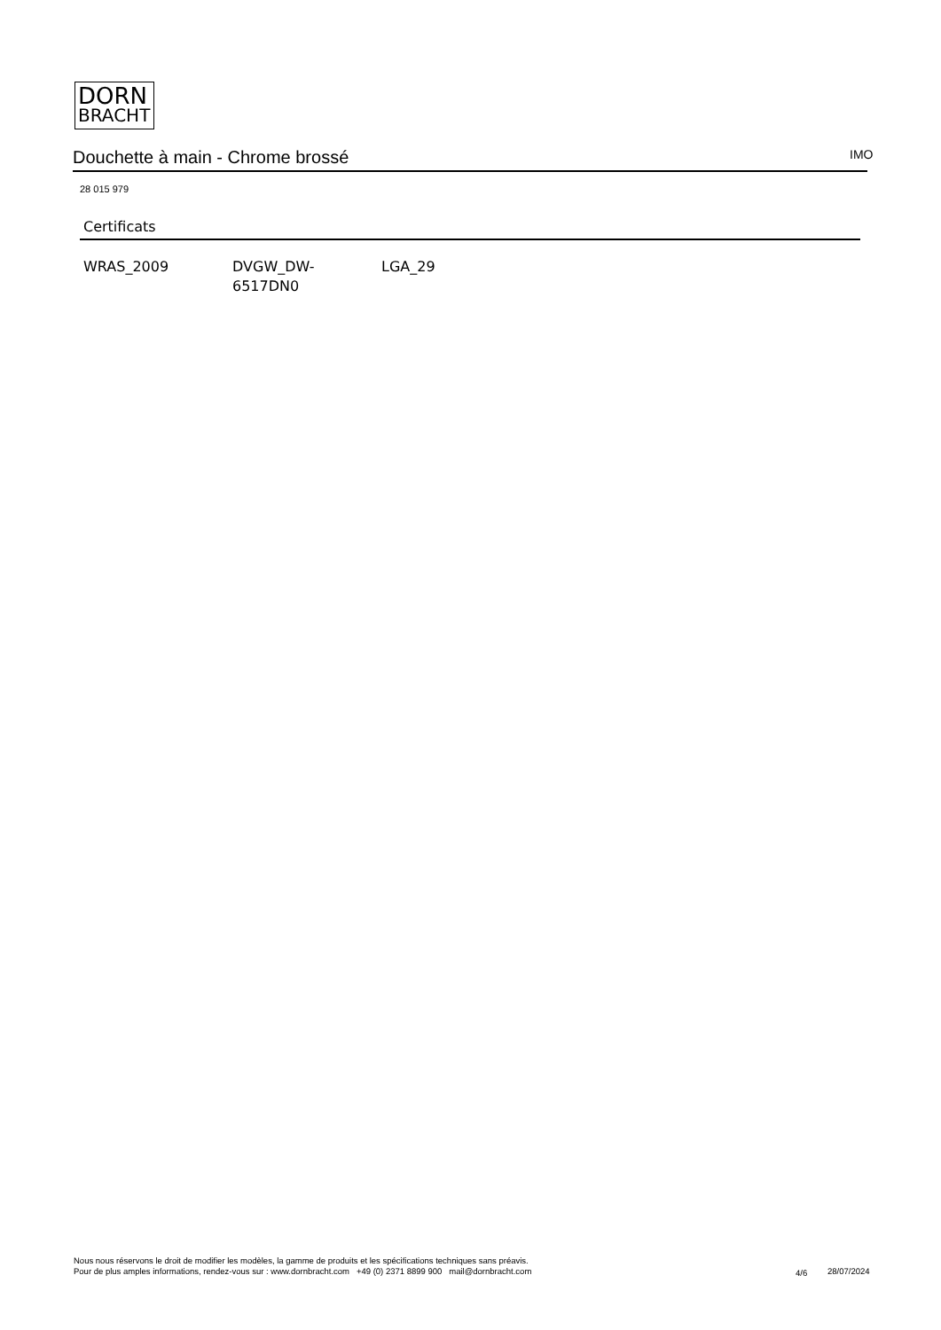DORN
BRACHT
Douchette à main - Chrome brossé IMO
28 015 979
Certificats
WRAS_2009 DVGW_DW-
6517DN0
LGA_29
Nous nous réservons le droit de modifier les modèles, la gamme de produits et les spécifications techniques sans préavis.
Pour de plus amples informations, rendez-vous sur : www.dornbracht.com +49 (0) 2371 8899 900 mail@dornbracht.com
4/6 28/07/2024